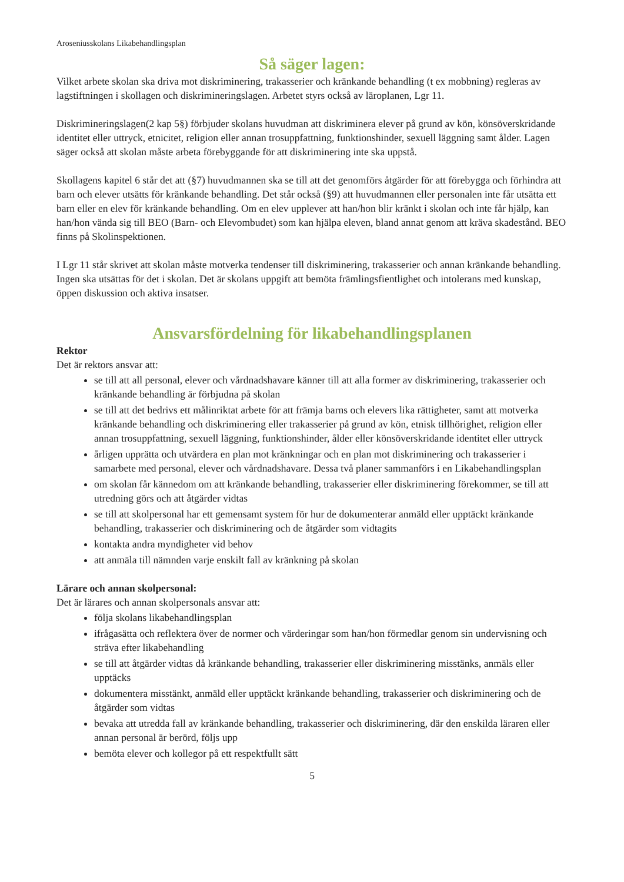Aroseniusskolans Likabehandlingsplan
Så säger lagen:
Vilket arbete skolan ska driva mot diskriminering, trakasserier och kränkande behandling (t ex mobbning) regleras av lagstiftningen i skollagen och diskrimineringslagen. Arbetet styrs också av läroplanen, Lgr 11.
Diskrimineringslagen(2 kap 5§) förbjuder skolans huvudman att diskriminera elever på grund av kön, könsöverskridande identitet eller uttryck, etnicitet, religion eller annan trosuppfattning, funktionshinder, sexuell läggning samt ålder. Lagen säger också att skolan måste arbeta förebyggande för att diskriminering inte ska uppstå.
Skollagens kapitel 6 står det att (§7) huvudmannen ska se till att det genomförs åtgärder för att förebygga och förhindra att barn och elever utsätts för kränkande behandling. Det står också (§9) att huvudmannen eller personalen inte får utsätta ett barn eller en elev för kränkande behandling. Om en elev upplever att han/hon blir kränkt i skolan och inte får hjälp, kan han/hon vända sig till BEO (Barn- och Elevombudet) som kan hjälpa eleven, bland annat genom att kräva skadestånd. BEO finns på Skolinspektionen.
I Lgr 11 står skrivet att skolan måste motverka tendenser till diskriminering, trakasserier och annan kränkande behandling. Ingen ska utsättas för det i skolan. Det är skolans uppgift att bemöta främlingsfientlighet och intolerans med kunskap, öppen diskussion och aktiva insatser.
Ansvarsfördelning för likabehandlingsplanen
Rektor
Det är rektors ansvar att:
se till att all personal, elever och vårdnadshavare känner till att alla former av diskriminering, trakasserier och kränkande behandling är förbjudna på skolan
se till att det bedrivs ett målinriktat arbete för att främja barns och elevers lika rättigheter, samt att motverka kränkande behandling och diskriminering eller trakasserier på grund av kön, etnisk tillhörighet, religion eller annan trosuppfattning, sexuell läggning, funktionshinder, ålder eller könsöverskridande identitet eller uttryck
årligen upprätta och utvärdera en plan mot kränkningar och en plan mot diskriminering och trakasserier i samarbete med personal, elever och vårdnadshavare. Dessa två planer sammanförs i en Likabehandlingsplan
om skolan får kännedom om att kränkande behandling, trakasserier eller diskriminering förekommer, se till att utredning görs och att åtgärder vidtas
se till att skolpersonal har ett gemensamt system för hur de dokumenterar anmäld eller upptäckt kränkande behandling, trakasserier och diskriminering och de åtgärder som vidtagits
kontakta andra myndigheter vid behov
att anmäla till nämnden varje enskilt fall av kränkning på skolan
Lärare och annan skolpersonal:
Det är lärares och annan skolpersonals ansvar att:
följa skolans likabehandlingsplan
ifrågasätta och reflektera över de normer och värderingar som han/hon förmedlar genom sin undervisning och sträva efter likabehandling
se till att åtgärder vidtas då kränkande behandling, trakasserier eller diskriminering misstänks, anmäls eller upptäcks
dokumentera misstänkt, anmäld eller upptäckt kränkande behandling, trakasserier och diskriminering och de åtgärder som vidtas
bevaka att utredda fall av kränkande behandling, trakasserier och diskriminering, där den enskilda läraren eller annan personal är berörd, följs upp
bemöta elever och kollegor på ett respektfullt sätt
5